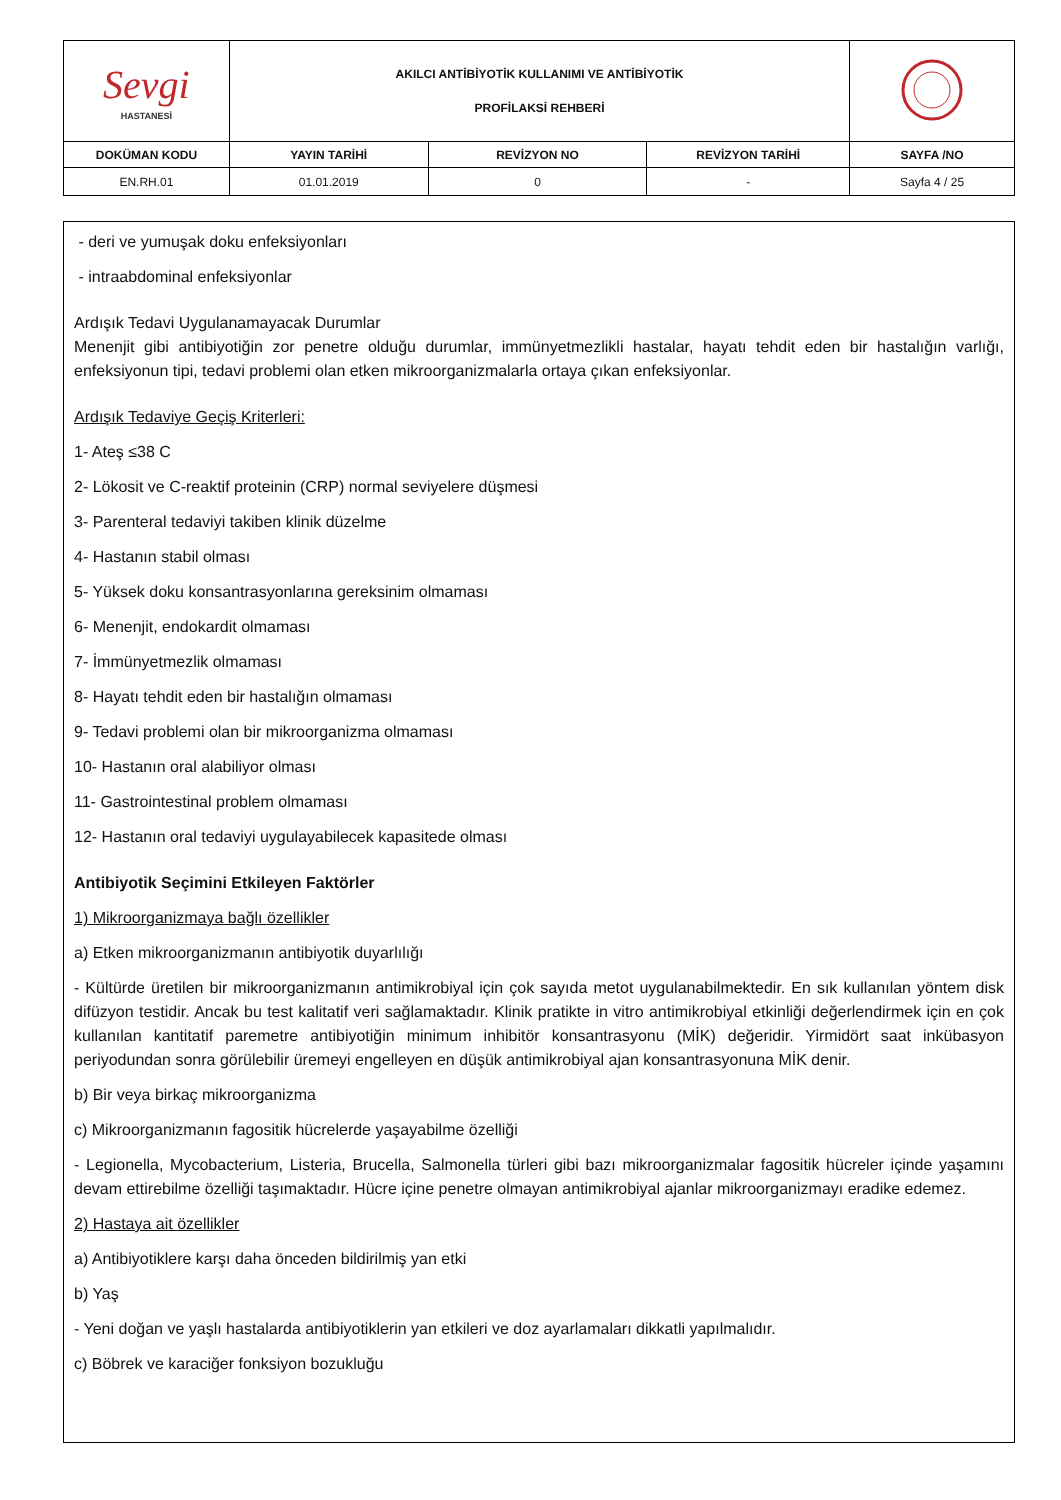| Sevgi HASTANESİ | AKILCI ANTİBİYOTİK KULLANIMI VE ANTİBİYOTİK PROFİLAKSİ REHBERİ | | | |
| DOKÜMAN KODU | YAYIN TARİHİ | REVİZYON NO | REVİZYON TARİHİ | SAYFA /NO |
| EN.RH.01 | 01.01.2019 | 0 | - | Sayfa 4 / 25 |
- deri ve yumuşak doku enfeksiyonları
- intraabdominal enfeksiyonlar
Ardışık Tedavi Uygulanamayacak Durumlar
Menenjit gibi antibiyotiğin zor penetre olduğu durumlar, immünyetmezlikli hastalar, hayatı tehdit eden bir hastalığın varlığı, enfeksiyonun tipi, tedavi problemi olan etken mikroorganizmalarla ortaya çıkan enfeksiyonlar.
Ardışık Tedaviye Geçiş Kriterleri:
1- Ateş ≤38 C
2- Lökosit ve C-reaktif proteinin (CRP) normal seviyelere düşmesi
3- Parenteral tedaviyi takiben klinik düzelme
4- Hastanın stabil olması
5- Yüksek doku konsantrasyonlarına gereksinim olmaması
6- Menenjit, endokardit olmaması
7- İmmünyetmezlik olmaması
8- Hayatı tehdit eden bir hastalığın olmaması
9- Tedavi problemi olan bir mikroorganizma olmaması
10- Hastanın oral alabiliyor olması
11- Gastrointestinal problem olmaması
12- Hastanın oral tedaviyi uygulayabilecek kapasitede olması
Antibiyotik Seçimini Etkileyen Faktörler
1) Mikroorganizmaya bağlı özellikler
a) Etken mikroorganizmanın antibiyotik duyarlılığı
- Kültürde üretilen bir mikroorganizmanın antimikrobiyal için çok sayıda metot uygulanabilmektedir. En sık kullanılan yöntem disk difüzyon testidir. Ancak bu test kalitatif veri sağlamaktadır. Klinik pratikte in vitro antimikrobiyal etkinliği değerlendirmek için en çok kullanılan kantitatif paremetre antibiyotiğin minimum inhibitör konsantrasyonu (MİK) değeridir. Yirmidört saat inkübasyon periyodundan sonra görülebilir üremeyi engelleyen en düşük antimikrobiyal ajan konsantrasyonuna MİK denir.
b) Bir veya birkaç mikroorganizma
c) Mikroorganizmanın fagositik hücrelerde yaşayabilme özelliği
- Legionella, Mycobacterium, Listeria, Brucella, Salmonella türleri gibi bazı mikroorganizmalar fagositik hücreler içinde yaşamını devam ettirebilme özelliği taşımaktadır. Hücre içine penetre olmayan antimikrobiyal ajanlar mikroorganizmayı eradike edemez.
2) Hastaya ait özellikler
a) Antibiyotiklere karşı daha önceden bildirilmiş yan etki
b) Yaş
- Yeni doğan ve yaşlı hastalarda antibiyotiklerin yan etkileri ve doz ayarlamaları dikkatli yapılmalıdır.
c) Böbrek ve karaciğer fonksiyon bozukluğu